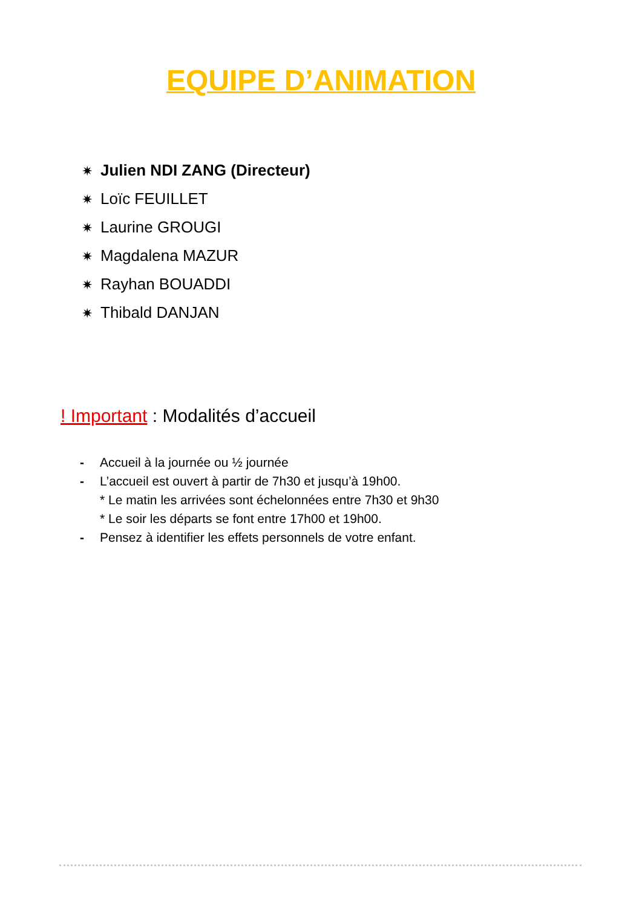EQUIPE D’ANIMATION
✷ Julien NDI ZANG (Directeur)
✷ Loïc FEUILLET
✷ Laurine GROUGI
✷ Magdalena MAZUR
✷ Rayhan BOUADDI
✷ Thibald DANJAN
! Important : Modalités d’accueil
- Accueil à la journée ou ½ journée
- L’accueil est ouvert à partir de 7h30 et jusqu’à 19h00.
* Le matin les arrivées sont échelonnées entre 7h30 et 9h30
* Le soir les départs se font entre 17h00 et 19h00.
- Pensez à identifier les effets personnels de votre enfant.